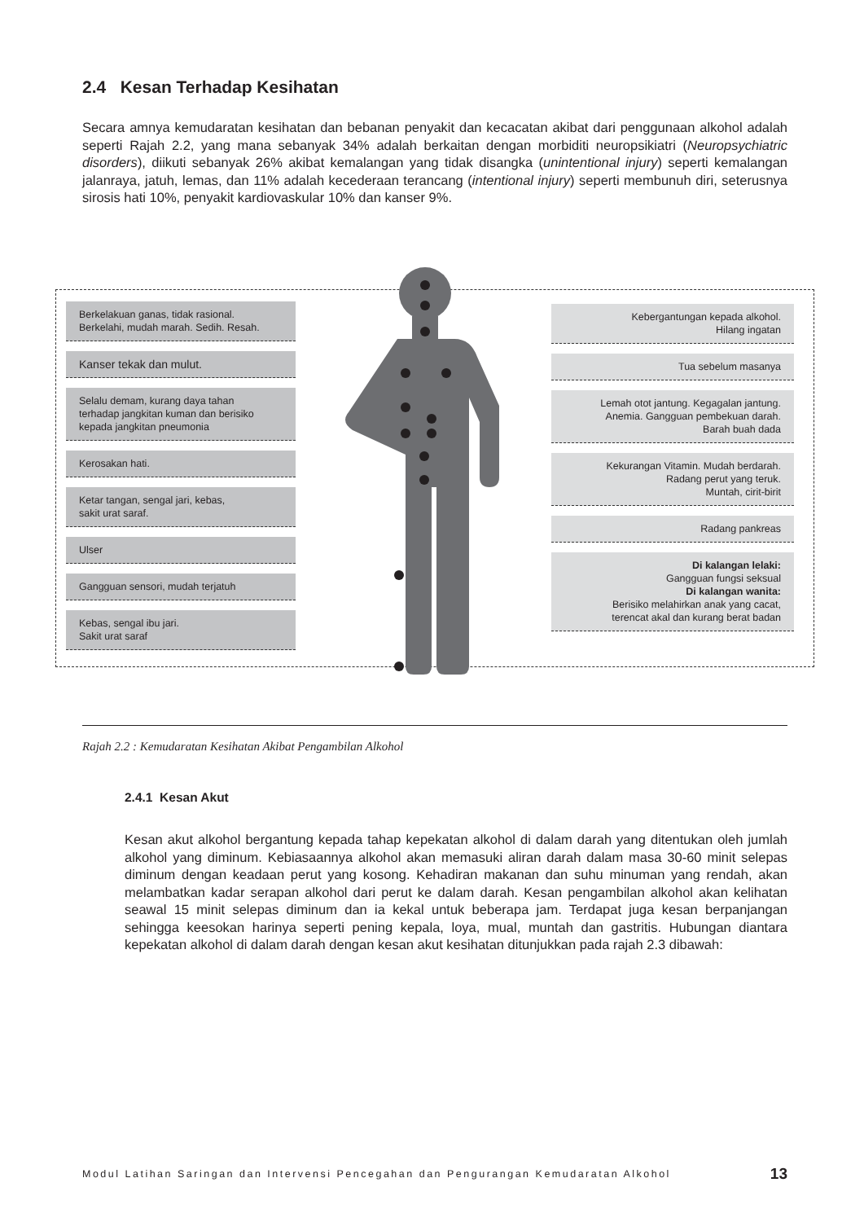2.4 Kesan Terhadap Kesihatan
Secara amnya kemudaratan kesihatan dan bebanan penyakit dan kecacatan akibat dari penggunaan alkohol adalah seperti Rajah 2.2, yang mana sebanyak 34% adalah berkaitan dengan morbiditi neuropsikiatri (Neuropsychiatric disorders), diikuti sebanyak 26% akibat kemalangan yang tidak disangka (unintentional injury) seperti kemalangan jalanraya, jatuh, lemas, dan 11% adalah kecederaan terancang (intentional injury) seperti membunuh diri, seterusnya sirosis hati 10%, penyakit kardiovaskular 10% dan kanser 9%.
Berkelakuan ganas, tidak rasional.
Berkelahi, mudah marah. Sedih. Resah.
Kanser tekak dan mulut.
Selalu demam, kurang daya tahan
terhadap jangkitan kuman dan berisiko
kepada jangkitan pneumonia
Kerosakan hati.
Ketar tangan, sengal jari, kebas,
sakit urat saraf.
Ulser
Gangguan sensori, mudah terjatuh
Kebas, sengal ibu jari.
Sakit urat saraf
Kebergantungan kepada alkohol.
Hilang ingatan
Tua sebelum masanya
Lemah otot jantung. Kegagalan jantung.
Anemia. Gangguan pembekuan darah.
Barah buah dada
Kekurangan Vitamin. Mudah berdarah.
Radang perut yang teruk.
Muntah, cirit-birit
Radang pankreas
Di kalangan lelaki:
Gangguan fungsi seksual
Di kalangan wanita:
Berisiko melahirkan anak yang cacat,
terencat akal dan kurang berat badan
Rajah 2.2 : Kemudaratan Kesihatan Akibat Pengambilan Alkohol
2.4.1 Kesan Akut
Kesan akut alkohol bergantung kepada tahap kepekatan alkohol di dalam darah yang ditentukan oleh jumlah alkohol yang diminum. Kebiasaannya alkohol akan memasuki aliran darah dalam masa 30-60 minit selepas diminum dengan keadaan perut yang kosong. Kehadiran makanan dan suhu minuman yang rendah, akan melambatkan kadar serapan alkohol dari perut ke dalam darah. Kesan pengambilan alkohol akan kelihatan seawal 15 minit selepas diminum dan ia kekal untuk beberapa jam. Terdapat juga kesan berpanjangan sehingga keesokan harinya seperti pening kepala, loya, mual, muntah dan gastritis. Hubungan diantara kepekatan alkohol di dalam darah dengan kesan akut kesihatan ditunjukkan pada rajah 2.3 dibawah:
Modul Latihan Saringan dan Intervensi Pencegahan dan Pengurangan Kemudaratan Alkohol 13